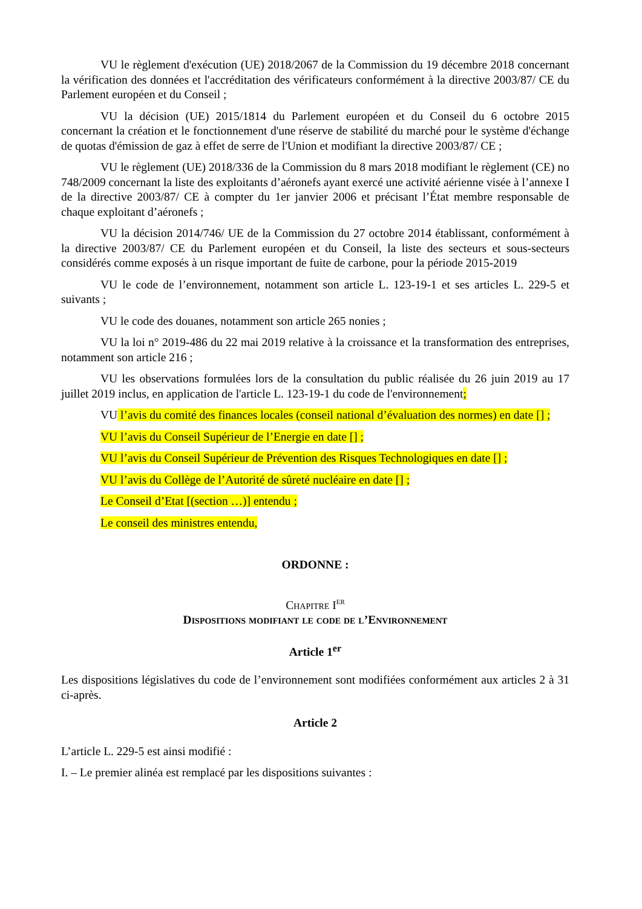VU le règlement d'exécution (UE) 2018/2067 de la Commission du 19 décembre 2018 concernant la vérification des données et l'accréditation des vérificateurs conformément à la directive 2003/87/ CE du Parlement européen et du Conseil ;
VU la décision (UE) 2015/1814 du Parlement européen et du Conseil du 6 octobre 2015 concernant la création et le fonctionnement d'une réserve de stabilité du marché pour le système d'échange de quotas d'émission de gaz à effet de serre de l'Union et modifiant la directive 2003/87/ CE ;
VU le règlement (UE) 2018/336 de la Commission du 8 mars 2018 modifiant le règlement (CE) no 748/2009 concernant la liste des exploitants d’aéronefs ayant exercé une activité aérienne visée à l’annexe I de la directive 2003/87/ CE à compter du 1er janvier 2006 et précisant l’État membre responsable de chaque exploitant d’aéronefs ;
VU la décision 2014/746/ UE de la Commission du 27 octobre 2014 établissant, conformément à la directive 2003/87/ CE du Parlement européen et du Conseil, la liste des secteurs et sous-secteurs considérés comme exposés à un risque important de fuite de carbone, pour la période 2015-2019
VU le code de l’environnement, notamment son article L. 123-19-1 et ses articles L. 229-5 et suivants ;
VU le code des douanes, notamment son article 265 nonies ;
VU la loi n° 2019-486 du 22 mai 2019 relative à la croissance et la transformation des entreprises, notamment son article 216 ;
VU les observations formulées lors de la consultation du public réalisée du 26 juin 2019 au 17 juillet 2019 inclus, en application de l'article L. 123-19-1 du code de l'environnement;
VU l’avis du comité des finances locales (conseil national d’évaluation des normes) en date [] ;
VU l’avis du Conseil Supérieur de l’Energie en date [] ;
VU l’avis du Conseil Supérieur de Prévention des Risques Technologiques en date [] ;
VU l’avis du Collège de l’Autorité de sûreté nucléaire en date [] ;
Le Conseil d’Etat [(section …)] entendu ;
Le conseil des ministres entendu,
ORDONNE :
Chapitre I<sup>er</sup>
Dispositions modifiant le code de l’Environnement
Article 1<sup>er</sup>
Les dispositions législatives du code de l’environnement sont modifiées conformément aux articles 2 à 31 ci-après.
Article 2
L’article L. 229-5 est ainsi modifié :
I. – Le premier alinéa est remplacé par les dispositions suivantes :